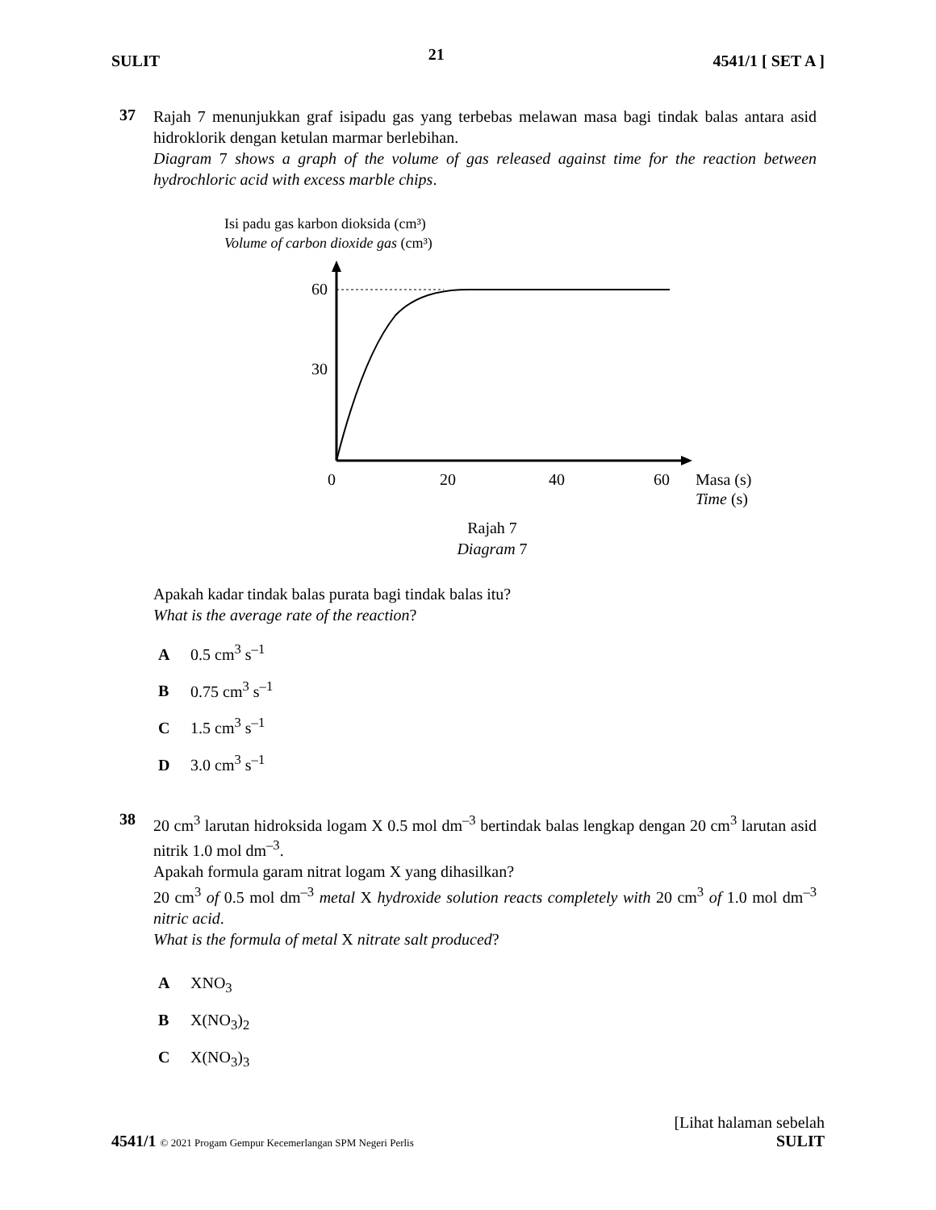SULIT 21 4541/1 [ SET A ]
37
Rajah 7 menunjukkan graf isipadu gas yang terbebas melawan masa bagi tindak balas antara asid hidroklorik dengan ketulan marmar berlebihan.
Diagram 7 shows a graph of the volume of gas released against time for the reaction between hydrochloric acid with excess marble chips.
Isi padu gas karbon dioksida (cm³)
Volume of carbon dioxide gas (cm³)
60
30
0
20
40
60
Masa (s)
Time (s)
Rajah 7
Diagram 7
Apakah kadar tindak balas purata bagi tindak balas itu?
What is the average rate of the reaction?
A 0.5 cm<sup>3</sup> s<sup>–1</sup>
B 0.75 cm<sup>3</sup> s<sup>–1</sup>
C 1.5 cm<sup>3</sup> s<sup>–1</sup>
D 3.0 cm<sup>3</sup> s<sup>–1</sup>
38
20 cm<sup>3</sup> larutan hidroksida logam X 0.5 mol dm<sup>–3</sup> bertindak balas lengkap dengan 20 cm<sup>3</sup> larutan asid nitrik 1.0 mol dm<sup>–3</sup>.
Apakah formula garam nitrat logam X yang dihasilkan?
20 cm<sup>3</sup> of 0.5 mol dm<sup>–3</sup> metal X hydroxide solution reacts completely with 20 cm<sup>3</sup> of 1.0 mol dm<sup>–3</sup> nitric acid.
What is the formula of metal X nitrate salt produced?
A XNO<sub>3</sub>
B X(NO<sub>3</sub>)<sub>2</sub>
C X(NO<sub>3</sub>)<sub>3</sub>
[Lihat halaman sebelah
4541/1 © 2021 Progam Gempur Kecemerlangan SPM Negeri Perlis SULIT